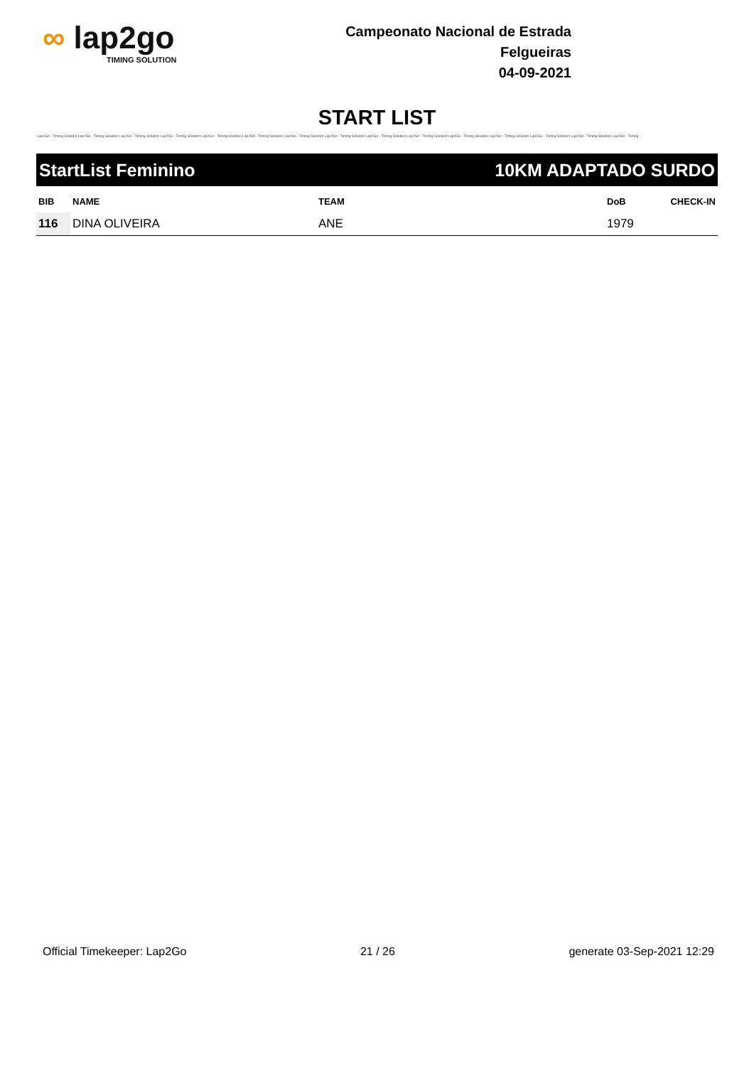∞ lap2go
TIMING SOLUTION
Campeonato Nacional de Estrada
Felgueiras
04-09-2021
START LIST
Lap2Go - Timing Solution Lap2Go - Timing Solution Lap2Go - Timing Solution Lap2Go - Timing Solution Lap2Go - Timing Solution Lap2Go - Timing Solution Lap2Go - Timing Solution Lap2Go - Timing Solution Lap2Go - Timing Solution Lap2Go - Timing Solution Lap2Go - Timing Solution Lap2Go - Timing Solution Lap2Go - Timing Solution Lap2Go - Timing Solution Lap2Go - Timing
StartList Feminino 10KM ADAPTADO SURDO
| BIB | NAME | TEAM | DoB | CHECK-IN |
| --- | --- | --- | --- | --- |
| 116 | DINA OLIVEIRA | ANE | 1979 | |
Official Timekeeper: Lap2Go 21 / 26 generate 03-Sep-2021 12:29